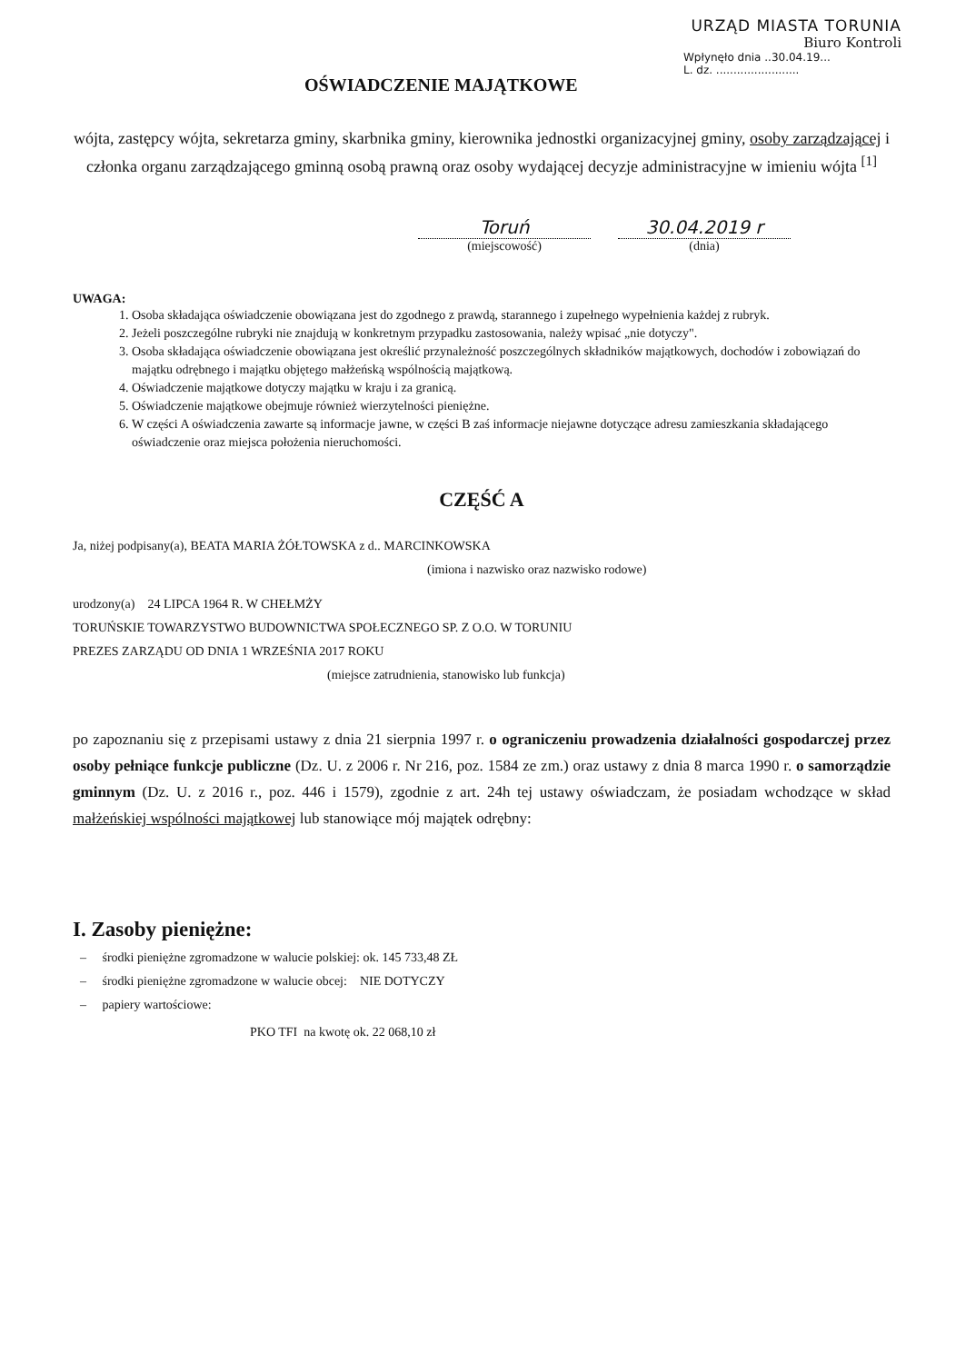URZĄD MIASTA TORUNIA
Biuro Kontroli
Wpłynęło dnia ..30.04.19...
L. dz. ........................
OŚWIADCZENIE MAJĄTKOWE
wójta, zastępcy wójta, sekretarza gminy, skarbnika gminy, kierownika jednostki organizacyjnej gminy, osoby zarządzającej i członka organu zarządzającego gminną osobą prawną oraz osoby wydającej decyzje administracyjne w imieniu wójta <sup>[1]</sup>
Toruń
(miejscowość)
30.04.2019 r
(dnia)
UWAGA:
1. Osoba składająca oświadczenie obowiązana jest do zgodnego z prawdą, starannego i zupełnego wypełnienia każdej z rubryk.
2. Jeżeli poszczególne rubryki nie znajdują w konkretnym przypadku zastosowania, należy wpisać „nie dotyczy".
3. Osoba składająca oświadczenie obowiązana jest określić przynależność poszczególnych składników majątkowych, dochodów i zobowiązań do majątku odrębnego i majątku objętego małżeńską wspólnością majątkową.
4. Oświadczenie majątkowe dotyczy majątku w kraju i za granicą.
5. Oświadczenie majątkowe obejmuje również wierzytelności pieniężne.
6. W części A oświadczenia zawarte są informacje jawne, w części B zaś informacje niejawne dotyczące adresu zamieszkania składającego oświadczenie oraz miejsca położenia nieruchomości.
CZĘŚĆ A
Ja, niżej podpisany(a), BEATA MARIA ŻÓŁTOWSKA z d.. MARCINKOWSKA
(imiona i nazwisko oraz nazwisko rodowe)
urodzony(a) 24 LIPCA 1964 R. W CHEŁMŻY
TORUŃSKIE TOWARZYSTWO BUDOWNICTWA SPOŁECZNEGO SP. Z O.O. W TORUNIU
PREZES ZARZĄDU OD DNIA 1 WRZEŚNIA 2017 ROKU
(miejsce zatrudnienia, stanowisko lub funkcja)
po zapoznaniu się z przepisami ustawy z dnia 21 sierpnia 1997 r. o ograniczeniu prowadzenia działalności gospodarczej przez osoby pełniące funkcje publiczne (Dz. U. z 2006 r. Nr 216, poz. 1584 ze zm.) oraz ustawy z dnia 8 marca 1990 r. o samorządzie gminnym (Dz. U. z 2016 r., poz. 446 i 1579), zgodnie z art. 24h tej ustawy oświadczam, że posiadam wchodzące w skład małżeńskiej wspólności majątkowej lub stanowiące mój majątek odrębny:
I. Zasoby pieniężne:
– środki pieniężne zgromadzone w walucie polskiej: ok. 145 733,48 ZŁ
– środki pieniężne zgromadzone w walucie obcej: NIE DOTYCZY
– papiery wartościowe:
PKO TFI na kwotę ok. 22 068,10 zł